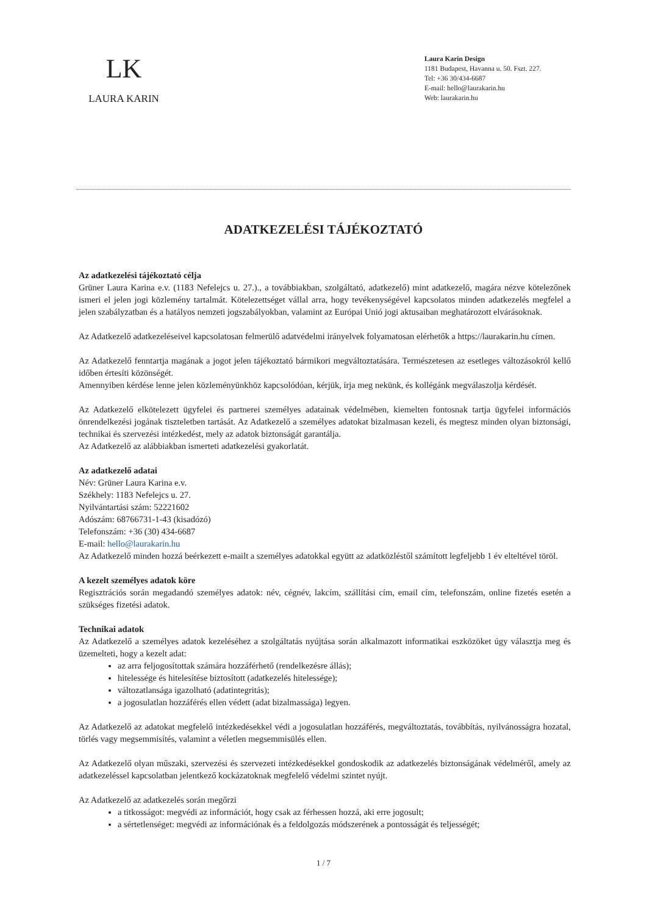LK
LAURA KARIN
Laura Karin Design
1181 Budapest, Havanna u. 50. Fszt. 227.
Tel: +36 30/434-6687
E-mail: hello@laurakarin.hu
Web: laurakarin.hu
ADATKEZELÉSI TÁJÉKOZTATÓ
Az adatkezelési tájékoztató célja
Grüner Laura Karina e.v. (1183 Nefelejcs u. 27.)., a továbbiakban, szolgáltató, adatkezelő) mint adatkezelő, magára nézve kötelezőnek ismeri el jelen jogi közlemény tartalmát. Kötelezettséget vállal arra, hogy tevékenységével kapcsolatos minden adatkezelés megfelel a jelen szabályzatban és a hatályos nemzeti jogszabályokban, valamint az Európai Unió jogi aktusaiban meghatározott elvárásoknak.
Az Adatkezelő adatkezeléseivel kapcsolatosan felmerülő adatvédelmi irányelvek folyamatosan elérhetők a https://laurakarin.hu címen.
Az Adatkezelő fenntartja magának a jogot jelen tájékoztató bármikori megváltoztatására. Természetesen az esetleges változásokról kellő időben értesíti közönségét.
Amennyiben kérdése lenne jelen közleményünkhöz kapcsolódóan, kérjük, írja meg nekünk, és kollégánk megválaszolja kérdését.
Az Adatkezelő elkötelezett ügyfelei és partnerei személyes adatainak védelmében, kiemelten fontosnak tartja ügyfelei információs önrendelkezési jogának tiszteletben tartását. Az Adatkezelő a személyes adatokat bizalmasan kezeli, és megtesz minden olyan biztonsági, technikai és szervezési intézkedést, mely az adatok biztonságát garantálja.
Az Adatkezelő az alábbiakban ismerteti adatkezelési gyakorlatát.
Az adatkezelő adatai
Név: Grüner Laura Karina e.v.
Székhely: 1183 Nefelejcs u. 27.
Nyilvántartási szám: 52221602
Adószám: 68766731-1-43 (kisadózó)
Telefonszám: +36 (30) 434-6687
E-mail: hello@laurakarin.hu
Az Adatkezelő minden hozzá beérkezett e-mailt a személyes adatokkal együtt az adatközléstől számított legfeljebb 1 év elteltével töröl.
A kezelt személyes adatok köre
Regisztrációs során megadandó személyes adatok: név, cégnév, lakcím, szállítási cím, email cím, telefonszám, online fizetés esetén a szükséges fizetési adatok.
Technikai adatok
Az Adatkezelő a személyes adatok kezeléséhez a szolgáltatás nyújtása során alkalmazott informatikai eszközöket úgy választja meg és üzemelteti, hogy a kezelt adat:
az arra feljogosítottak számára hozzáférhető (rendelkezésre állás);
hitelessége és hitelesítése biztosított (adatkezelés hitelessége);
változatlansága igazolható (adatintegritás);
a jogosulatlan hozzáférés ellen védett (adat bizalmassága) legyen.
Az Adatkezelő az adatokat megfelelő intézkedésekkel védi a jogosulatlan hozzáférés, megváltoztatás, továbbítás, nyilvánosságra hozatal, törlés vagy megsemmisítés, valamint a véletlen megsemmisülés ellen.
Az Adatkezelő olyan műszaki, szervezési és szervezeti intézkedésekkel gondoskodik az adatkezelés biztonságának védelméről, amely az adatkezeléssel kapcsolatban jelentkező kockázatoknak megfelelő védelmi szintet nyújt.
Az Adatkezelő az adatkezelés során megőrzi
a titkosságot: megvédi az információt, hogy csak az férhessen hozzá, aki erre jogosult;
a sértetlenséget: megvédi az információnak és a feldolgozás módszerének a pontosságát és teljességét;
1 / 7